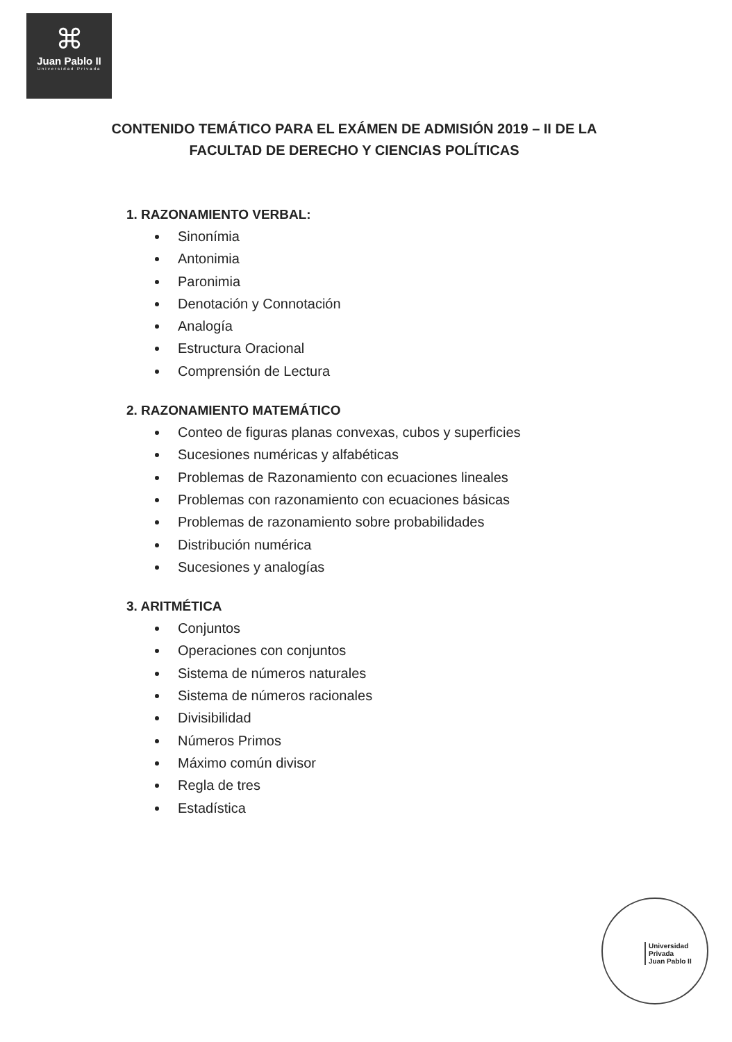⌘
Juan Pablo II
Universidad Privada
CONTENIDO TEMÁTICO PARA EL EXÁMEN DE ADMISIÓN 2019 – II DE LA FACULTAD DE DERECHO Y CIENCIAS POLÍTICAS
1. RAZONAMIENTO VERBAL:
Sinonímia
Antonimia
Paronimia
Denotación y Connotación
Analogía
Estructura Oracional
Comprensión de Lectura
2. RAZONAMIENTO MATEMÁTICO
Conteo de figuras planas convexas, cubos y superficies
Sucesiones numéricas y alfabéticas
Problemas de Razonamiento con ecuaciones lineales
Problemas con razonamiento con ecuaciones básicas
Problemas de razonamiento sobre probabilidades
Distribución numérica
Sucesiones y analogías
3. ARITMÉTICA
Conjuntos
Operaciones con conjuntos
Sistema de números naturales
Sistema de números racionales
Divisibilidad
Números Primos
Máximo común divisor
Regla de tres
Estadística
Universidad
Privada
Juan Pablo II